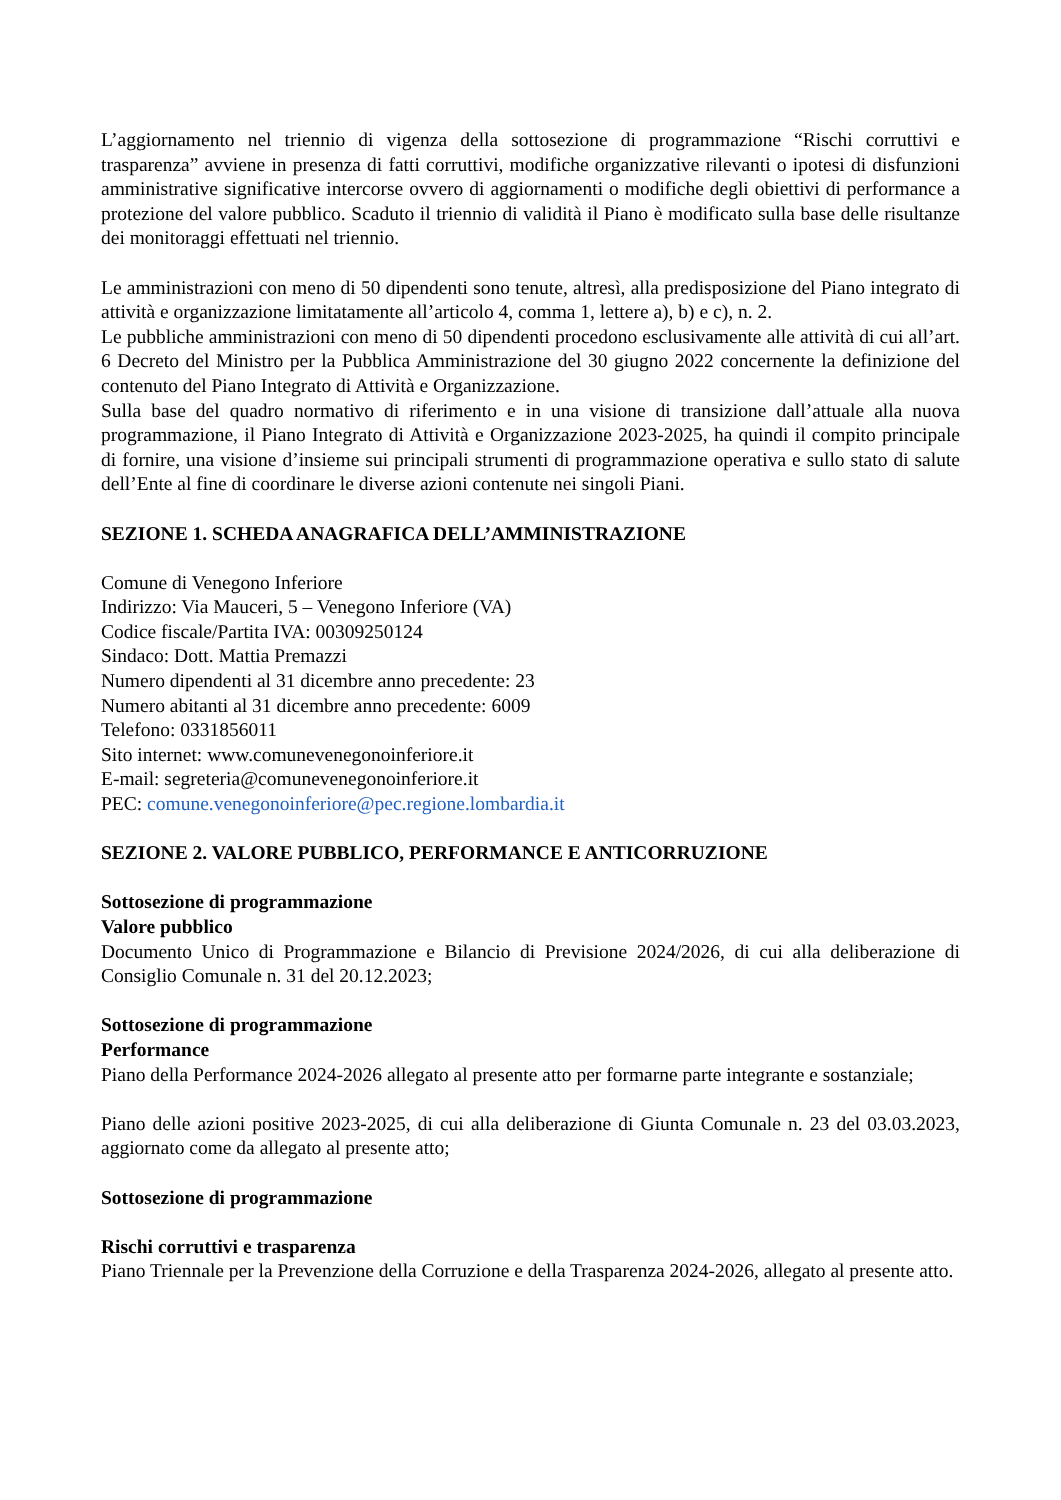L’aggiornamento nel triennio di vigenza della sottosezione di programmazione “Rischi corruttivi e trasparenza” avviene in presenza di fatti corruttivi, modifiche organizzative rilevanti o ipotesi di disfunzioni amministrative significative intercorse ovvero di aggiornamenti o modifiche degli obiettivi di performance a protezione del valore pubblico. Scaduto il triennio di validità il Piano è modificato sulla base delle risultanze dei monitoraggi effettuati nel triennio.
Le amministrazioni con meno di 50 dipendenti sono tenute, altresì, alla predisposizione del Piano integrato di attività e organizzazione limitatamente all’articolo 4, comma 1, lettere a), b) e c), n. 2.
Le pubbliche amministrazioni con meno di 50 dipendenti procedono esclusivamente alle attività di cui all’art. 6 Decreto del Ministro per la Pubblica Amministrazione del 30 giugno 2022 concernente la definizione del contenuto del Piano Integrato di Attività e Organizzazione.
Sulla base del quadro normativo di riferimento e in una visione di transizione dall’attuale alla nuova programmazione, il Piano Integrato di Attività e Organizzazione 2023-2025, ha quindi il compito principale di fornire, una visione d’insieme sui principali strumenti di programmazione operativa e sullo stato di salute dell’Ente al fine di coordinare le diverse azioni contenute nei singoli Piani.
SEZIONE 1. SCHEDA ANAGRAFICA DELL’AMMINISTRAZIONE
Comune di Venegono Inferiore
Indirizzo: Via Mauceri, 5 – Venegono Inferiore (VA)
Codice fiscale/Partita IVA: 00309250124
Sindaco: Dott. Mattia Premazzi
Numero dipendenti al 31 dicembre anno precedente: 23
Numero abitanti al 31 dicembre anno precedente: 6009
Telefono: 0331856011
Sito internet: www.comunevenegonoinferiore.it
E-mail: segreteria@comunevenegonoinferiore.it
PEC: comune.venegonoinferiore@pec.regione.lombardia.it
SEZIONE 2. VALORE PUBBLICO, PERFORMANCE E ANTICORRUZIONE
Sottosezione di programmazione
Valore pubblico
Documento Unico di Programmazione e Bilancio di Previsione 2024/2026, di cui alla deliberazione di Consiglio Comunale n. 31 del 20.12.2023;
Sottosezione di programmazione
Performance
Piano della Performance 2024-2026 allegato al presente atto per formarne parte integrante e sostanziale;
Piano delle azioni positive 2023-2025, di cui alla deliberazione di Giunta Comunale n. 23 del 03.03.2023, aggiornato come da allegato al presente atto;
Sottosezione di programmazione
Rischi corruttivi e trasparenza
Piano Triennale per la Prevenzione della Corruzione e della Trasparenza 2024-2026, allegato al presente atto.